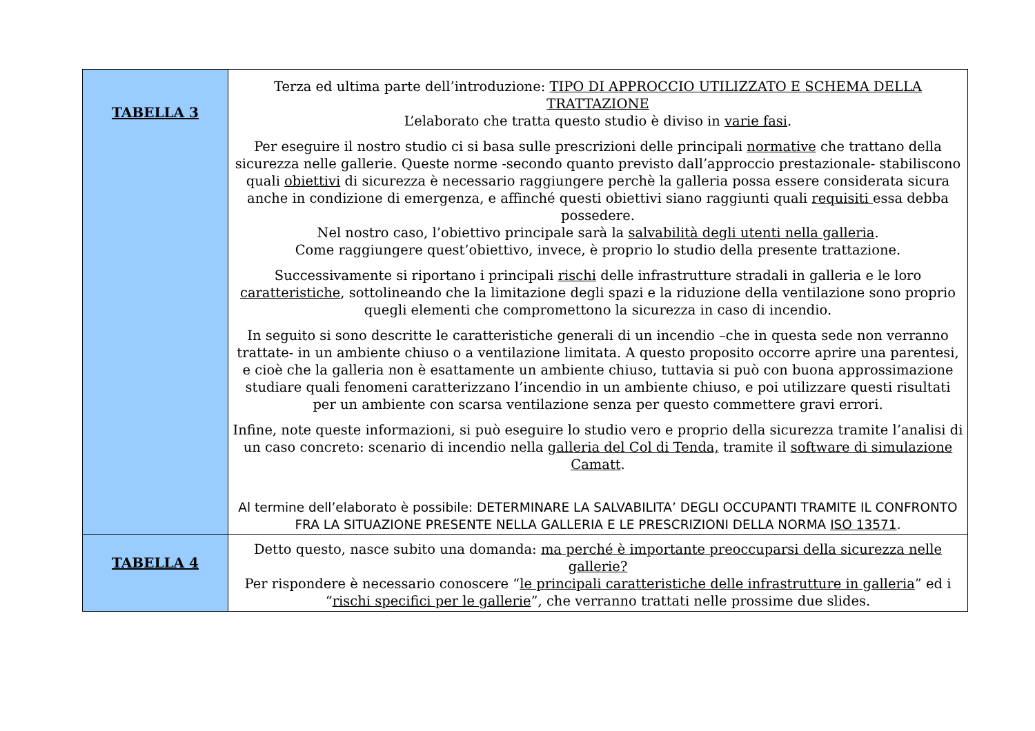| TABELLA 3 | Terza ed ultima parte dell’introduzione: TIPO DI APPROCCIO UTILIZZATO E SCHEMA DELLA TRATTAZIONE L’elaborato che tratta questo studio è diviso in varie fasi . Per eseguire il nostro studio ci si basa sulle prescrizioni delle principali normative che trattano della sicurezza nelle gallerie. Queste norme -secondo quanto previsto dall’approccio prestazionale- stabiliscono quali obiettivi di sicurezza è necessario raggiungere perchè la galleria possa essere considerata sicura anche in condizione di emergenza, e affinché questi obiettivi siano raggiunti quali requisiti essa debba possedere. Nel nostro caso, l’obiettivo principale sarà la salvabilità degli utenti nella galleria . Come raggiungere quest’obiettivo, invece, è proprio lo studio della presente trattazione. Successivamente si riportano i principali rischi delle infrastrutture stradali in galleria e le loro caratteristiche , sottolineando che la limitazione degli spazi e la riduzione della ventilazione sono proprio quegli elementi che compromettono la sicurezza in caso di incendio. In seguito si sono descritte le caratteristiche generali di un incendio –che in questa sede non verranno trattate- in un ambiente chiuso o a ventilazione limitata. A questo proposito occorre aprire una parentesi, e cioè che la galleria non è esattamente un ambiente chiuso, tuttavia si può con buona approssimazione studiare quali fenomeni caratterizzano l’incendio in un ambiente chiuso, e poi utilizzare questi risultati per un ambiente con scarsa ventilazione senza per questo commettere gravi errori. Infine, note queste informazioni, si può eseguire lo studio vero e proprio della sicurezza tramite l’analisi di un caso concreto: scenario di incendio nella galleria del Col di Tenda, tramite il software di simulazione Camatt . Al termine dell’elaborato è possibile: DETERMINARE LA SALVABILITA’ DEGLI OCCUPANTI TRAMITE IL CONFRONTO FRA LA SITUAZIONE PRESENTE NELLA GALLERIA E LE PRESCRIZIONI DELLA NORMA ISO 13571 . |
| TABELLA 4 | Detto questo, nasce subito una domanda: ma perché è importante preoccuparsi della sicurezza nelle gallerie? Per rispondere è necessario conoscere “ le principali caratteristiche delle infrastrutture in galleria ” ed i “ rischi specifici per le gallerie ”, che verranno trattati nelle prossime due slides. |